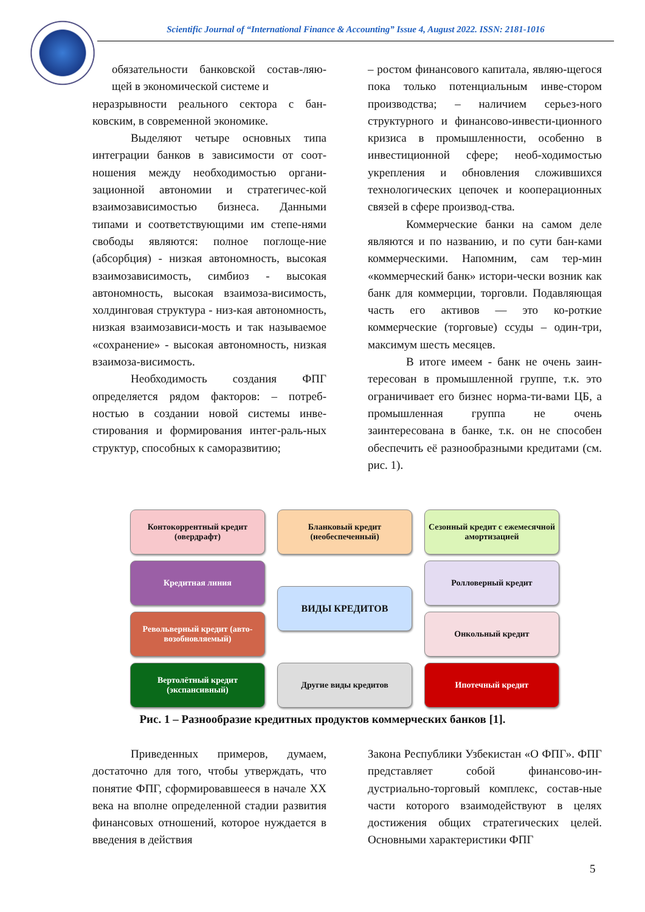Scientific Journal of “International Finance & Accounting” Issue 4, August 2022. ISSN: 2181-1016
обязательности банковской состав-ляю-щей в экономической системе и
неразрывности реального сектора с бан-ковским, в современной экономике.
Выделяют четыре основных типа интеграции банков в зависимости от соот-ношения между необходимостью органи-зационной автономии и стратегичес-кой взаимозависимостью бизнеса. Данными типами и соответствующими им степе-нями свободы являются: полное поглоще-ние (абсорбция) - низкая автономность, высокая взаимозависимость, симбиоз - высокая автономность, высокая взаимоза-висимость, холдинговая структура - низ-кая автономность, низкая взаимозависи-мость и так называемое «сохранение» - высокая автономность, низкая взаимоза-висимость.
Необходимость создания ФПГ определяется рядом факторов: – потреб-ностью в создании новой системы инве-стирования и формирования интег-раль-ных структур, способных к саморазвитию;
– ростом финансового капитала, являю-щегося пока только потенциальным инве-стором производства; – наличием серьез-ного структурного и финансово-инвести-ционного кризиса в промышленности, особенно в инвестиционной сфере; необ-ходимостью укрепления и обновления сложившихся технологических цепочек и кооперационных связей в сфере производ-ства.
Коммерческие банки на самом деле являются и по названию, и по сути бан-ками коммерческими. Напомним, сам тер-мин «коммерческий банк» истори-чески возник как банк для коммерции, торговли. Подавляющая часть его активов — это ко-роткие коммерческие (торговые) ссуды – один-три, максимум шесть месяцев.
В итоге имеем - банк не очень заин-тересован в промышленной группе, т.к. это ограничивает его бизнес норма-ти-вами ЦБ, а промышленная группа не очень заинтересована в банке, т.к. он не способен обеспечить её разнообразными кредитами (см. рис. 1).
Контокоррентный кредит (овердрафт)
Бланковый кредит (необеспеченный)
Сезонный кредит с ежемесячной амортизацией
Кредитная линия
Ролловерный кредит
Револьверный кредит (авто-возобновляемый)
ВИДЫ КРЕДИТОВ
Онкольный кредит
Вертолётный кредит (экспансивный)
Другие виды кредитов
Ипотечный кредит
Рис. 1 – Разнообразие кредитных продуктов коммерческих банков [1].
Приведенных примеров, думаем, достаточно для того, чтобы утверждать, что понятие ФПГ, сформировавшееся в начале XX века на вполне определенной стадии развития финансовых отношений, которое нуждается в введения в действия
Закона Республики Узбекистан «О ФПГ». ФПГ представляет собой финансово-ин-дустриально-торговый комплекс, состав-ные части которого взаимодействуют в целях достижения общих стратегических целей. Основными характеристики ФПГ
5